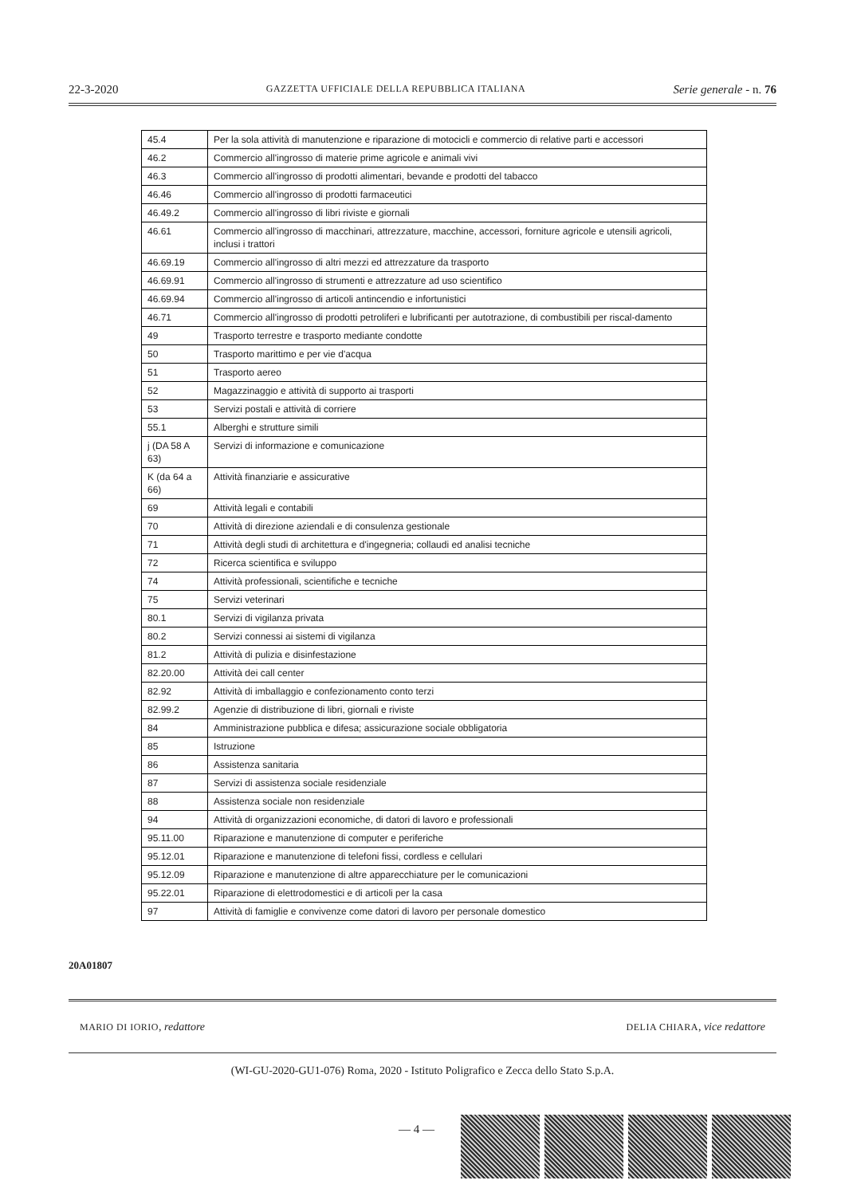22-3-2020 GAZZETTA UFFICIALE DELLA REPUBBLICA ITALIANA Serie generale - n. 76
| 45.4 | Per la sola attività di manutenzione e riparazione di motocicli e commercio di relative parti e accessori |
| 46.2 | Commercio all'ingrosso di materie prime agricole e animali vivi |
| 46.3 | Commercio all'ingrosso di prodotti alimentari, bevande e prodotti del tabacco |
| 46.46 | Commercio all'ingrosso di prodotti farmaceutici |
| 46.49.2 | Commercio all'ingrosso di libri riviste e giornali |
| 46.61 | Commercio all'ingrosso di macchinari, attrezzature, macchine, accessori, forniture agricole e utensili agricoli, inclusi i trattori |
| 46.69.19 | Commercio all'ingrosso di altri mezzi ed attrezzature da trasporto |
| 46.69.91 | Commercio all'ingrosso di strumenti e attrezzature ad uso scientifico |
| 46.69.94 | Commercio all'ingrosso di articoli antincendio e infortunistici |
| 46.71 | Commercio all'ingrosso di prodotti petroliferi e lubrificanti per autotrazione, di combustibili per riscal-damento |
| 49 | Trasporto terrestre e trasporto mediante condotte |
| 50 | Trasporto marittimo e per vie d'acqua |
| 51 | Trasporto aereo |
| 52 | Magazzinaggio e attività di supporto ai trasporti |
| 53 | Servizi postali e attività di corriere |
| 55.1 | Alberghi e strutture simili |
| j (DA 58 A 63) | Servizi di informazione e comunicazione |
| K (da 64 a 66) | Attività finanziarie e assicurative |
| 69 | Attività legali e contabili |
| 70 | Attività di direzione aziendali e di consulenza gestionale |
| 71 | Attività degli studi di architettura e d'ingegneria; collaudi ed analisi tecniche |
| 72 | Ricerca scientifica e sviluppo |
| 74 | Attività professionali, scientifiche e tecniche |
| 75 | Servizi veterinari |
| 80.1 | Servizi di vigilanza privata |
| 80.2 | Servizi connessi ai sistemi di vigilanza |
| 81.2 | Attività di pulizia e disinfestazione |
| 82.20.00 | Attività dei call center |
| 82.92 | Attività di imballaggio e confezionamento conto terzi |
| 82.99.2 | Agenzie di distribuzione di libri, giornali e riviste |
| 84 | Amministrazione pubblica e difesa; assicurazione sociale obbligatoria |
| 85 | Istruzione |
| 86 | Assistenza sanitaria |
| 87 | Servizi di assistenza sociale residenziale |
| 88 | Assistenza sociale non residenziale |
| 94 | Attività di organizzazioni economiche, di datori di lavoro e professionali |
| 95.11.00 | Riparazione e manutenzione di computer e periferiche |
| 95.12.01 | Riparazione e manutenzione di telefoni fissi, cordless e cellulari |
| 95.12.09 | Riparazione e manutenzione di altre apparecchiature per le comunicazioni |
| 95.22.01 | Riparazione di elettrodomestici e di articoli per la casa |
| 97 | Attività di famiglie e convivenze come datori di lavoro per personale domestico |
20A01807
MARIO DI IORIO, redattore DELIA CHIARA, vice redattore
(WI-GU-2020-GU1-076) Roma, 2020 - Istituto Poligrafico e Zecca dello Stato S.p.A.
— 4 —